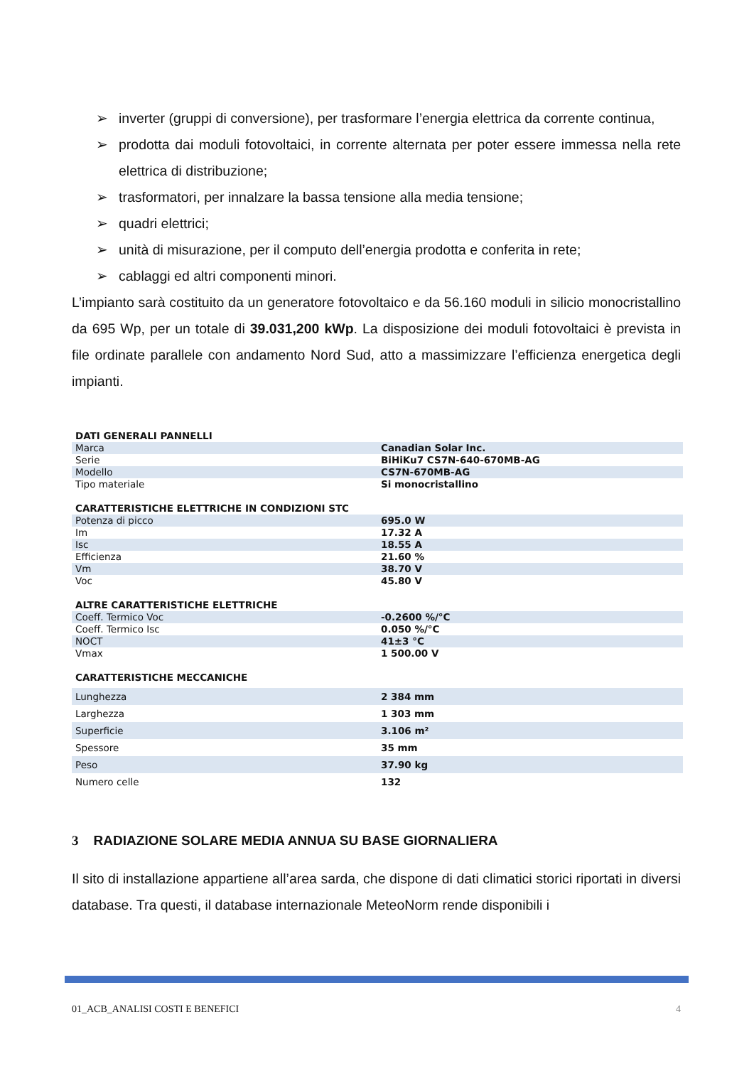➢ inverter (gruppi di conversione), per trasformare l’energia elettrica da corrente continua,
➢ prodotta dai moduli fotovoltaici, in corrente alternata per poter essere immessa nella rete elettrica di distribuzione;
➢ trasformatori, per innalzare la bassa tensione alla media tensione;
➢ quadri elettrici;
➢ unità di misurazione, per il computo dell’energia prodotta e conferita in rete;
➢ cablaggi ed altri componenti minori.
L’impianto sarà costituito da un generatore fotovoltaico e da 56.160 moduli in silicio monocristallino da 695 Wp, per un totale di 39.031,200 kWp. La disposizione dei moduli fotovoltaici è prevista in file ordinate parallele con andamento Nord Sud, atto a massimizzare l’efficienza energetica degli impianti.
| DATI GENERALI PANNELLI | |
| Marca | Canadian Solar Inc. |
| Serie | BiHiKu7 CS7N-640-670MB-AG |
| Modello | CS7N-670MB-AG |
| Tipo materiale | Si monocristallino |
| CARATTERISTICHE ELETTRICHE IN CONDIZIONI STC | |
| Potenza di picco | 695.0 W |
| Im | 17.32 A |
| Isc | 18.55 A |
| Efficienza | 21.60 % |
| Vm | 38.70 V |
| Voc | 45.80 V |
| ALTRE CARATTERISTICHE ELETTRICHE | |
| Coeff. Termico Voc | -0.2600 %/°C |
| Coeff. Termico Isc | 0.050 %/°C |
| NOCT | 41±3 °C |
| Vmax | 1 500.00 V |
| CARATTERISTICHE MECCANICHE | |
| Lunghezza | 2 384 mm |
| Larghezza | 1 303 mm |
| Superficie | 3.106 m² |
| Spessore | 35 mm |
| Peso | 37.90 kg |
| Numero celle | 132 |
3 RADIAZIONE SOLARE MEDIA ANNUA SU BASE GIORNALIERA
Il sito di installazione appartiene all’area sarda, che dispone di dati climatici storici riportati in diversi database. Tra questi, il database internazionale MeteoNorm rende disponibili i
01_ACB_ANALISI COSTI E BENEFICI 4